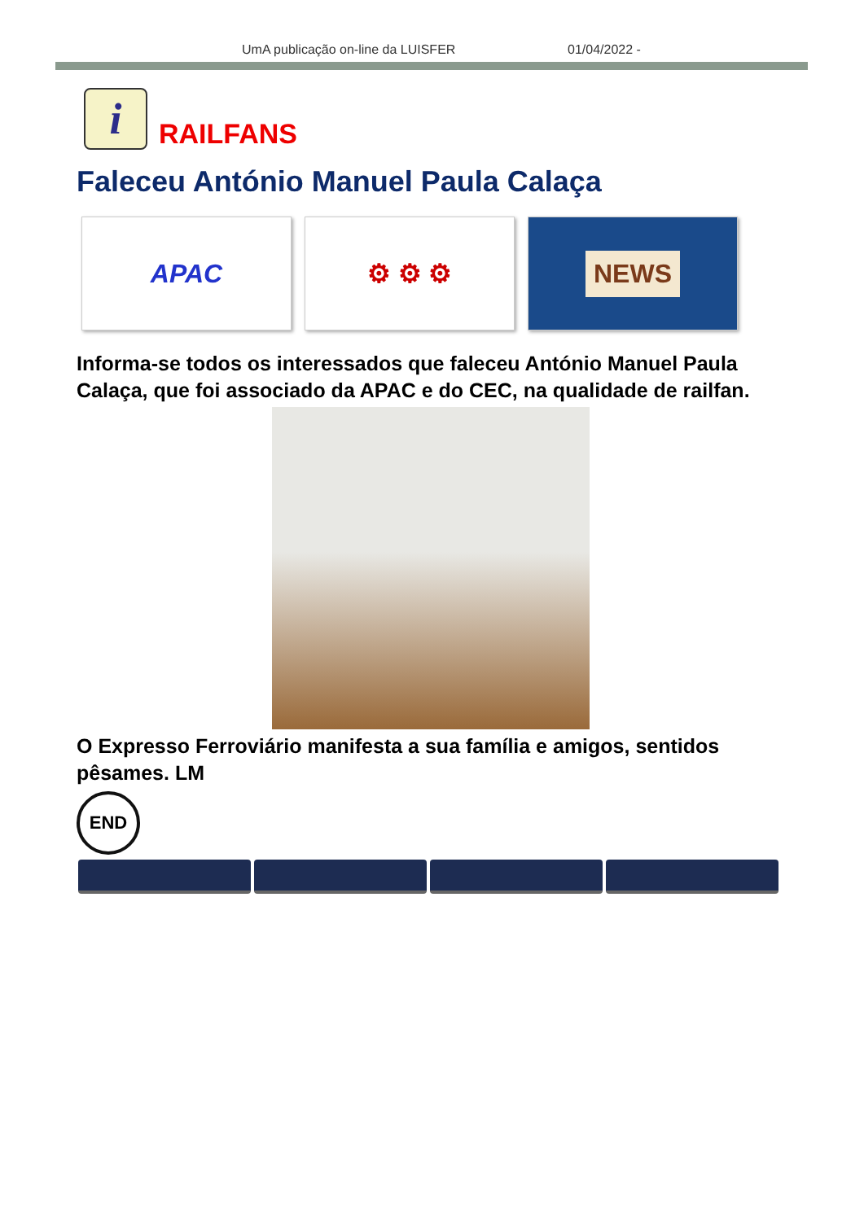UmA publicação on-line da LUISFER 01/04/2022 -
i
RAILFANS
Faleceu António Manuel Paula Calaça
APAC ⚙ ⚙ ⚙
NEWS
Informa-se todos os interessados que faleceu António Manuel Paula Calaça, que foi associado da APAC e do CEC, na qualidade de railfan.
O Expresso Ferroviário manifesta a sua família e amigos, sentidos pêsames. LM
END